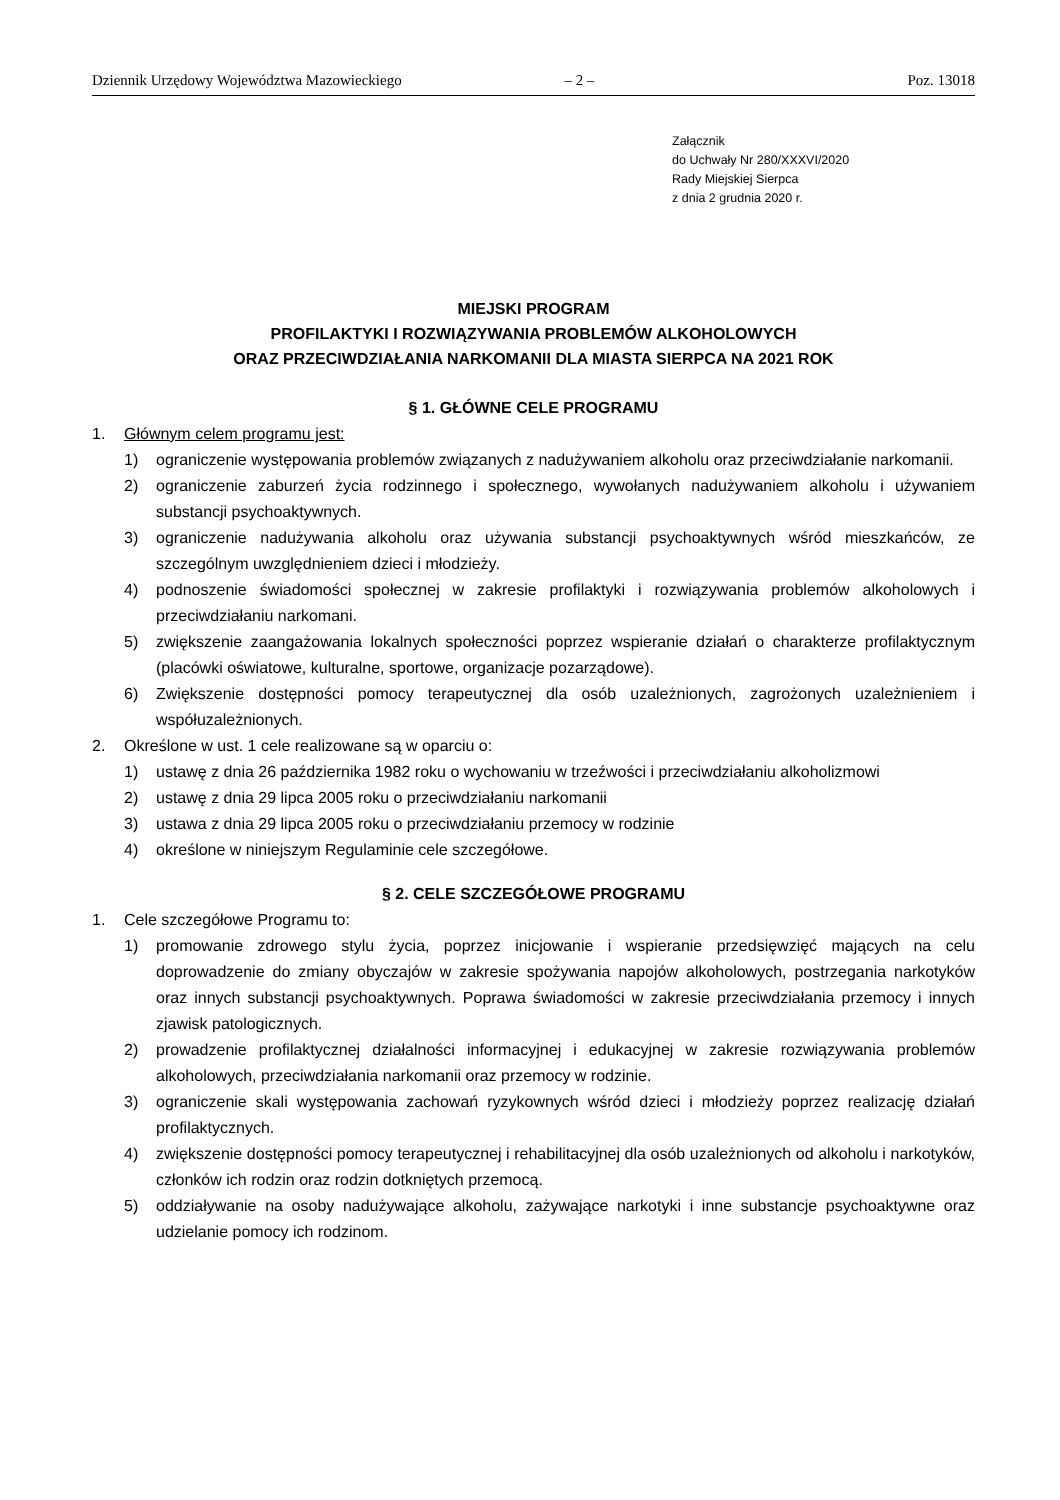Dziennik Urzędowy Województwa Mazowieckiego – 2 – Poz. 13018
Załącznik
do Uchwały Nr 280/XXXVI/2020
Rady Miejskiej Sierpca
z dnia 2 grudnia 2020 r.
MIEJSKI PROGRAM
PROFILAKTYKI I ROZWIĄZYWANIA PROBLEMÓW ALKOHOLOWYCH
ORAZ PRZECIWDZIAŁANIA NARKOMANII DLA MIASTA SIERPCA NA 2021 ROK
§ 1. GŁÓWNE CELE PROGRAMU
1. Głównym celem programu jest:
1) ograniczenie występowania problemów związanych z nadużywaniem alkoholu oraz przeciwdziałanie narkomanii.
2) ograniczenie zaburzeń życia rodzinnego i społecznego, wywołanych nadużywaniem alkoholu i używaniem substancji psychoaktywnych.
3) ograniczenie nadużywania alkoholu oraz używania substancji psychoaktywnych wśród mieszkańców, ze szczególnym uwzględnieniem dzieci i młodzieży.
4) podnoszenie świadomości społecznej w zakresie profilaktyki i rozwiązywania problemów alkoholowych i przeciwdziałaniu narkomani.
5) zwiększenie zaangażowania lokalnych społeczności poprzez wspieranie działań o charakterze profilaktycznym (placówki oświatowe, kulturalne, sportowe, organizacje pozarządowe).
6) Zwiększenie dostępności pomocy terapeutycznej dla osób uzależnionych, zagrożonych uzależnieniem i współuzależnionych.
2. Określone w ust. 1 cele realizowane są w oparciu o:
1) ustawę z dnia 26 października 1982 roku o wychowaniu w trzeźwości i przeciwdziałaniu alkoholizmowi
2) ustawę z dnia 29 lipca 2005 roku o przeciwdziałaniu narkomanii
3) ustawa z dnia 29 lipca 2005 roku o przeciwdziałaniu przemocy w rodzinie
4) określone w niniejszym Regulaminie cele szczegółowe.
§ 2. CELE SZCZEGÓŁOWE PROGRAMU
1. Cele szczegółowe Programu to:
1) promowanie zdrowego stylu życia, poprzez inicjowanie i wspieranie przedsięwzięć mających na celu doprowadzenie do zmiany obyczajów w zakresie spożywania napojów alkoholowych, postrzegania narkotyków oraz innych substancji psychoaktywnych. Poprawa świadomości w zakresie przeciwdziałania przemocy i innych zjawisk patologicznych.
2) prowadzenie profilaktycznej działalności informacyjnej i edukacyjnej w zakresie rozwiązywania problemów alkoholowych, przeciwdziałania narkomanii oraz przemocy w rodzinie.
3) ograniczenie skali występowania zachowań ryzykownych wśród dzieci i młodzieży poprzez realizację działań profilaktycznych.
4) zwiększenie dostępności pomocy terapeutycznej i rehabilitacyjnej dla osób uzależnionych od alkoholu i narkotyków, członków ich rodzin oraz rodzin dotkniętych przemocą.
5) oddziaływanie na osoby nadużywające alkoholu, zażywające narkotyki i inne substancje psychoaktywne oraz udzielanie pomocy ich rodzinom.